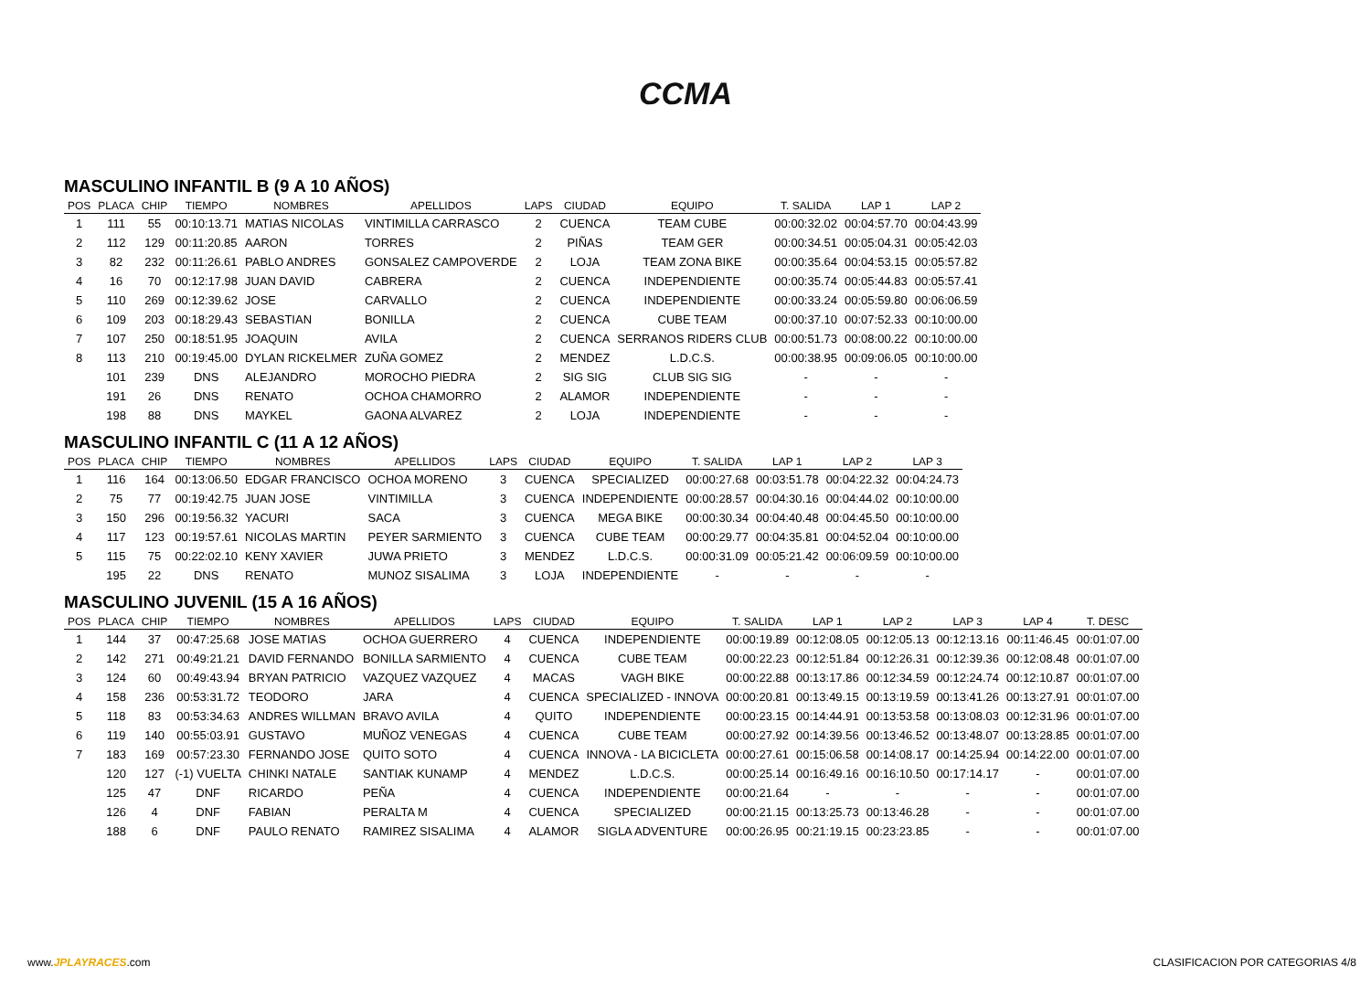CCMA
MASCULINO INFANTIL B (9 A 10 AÑOS)
| POS | PLACA | CHIP | TIEMPO | NOMBRES | APELLIDOS | LAPS | CIUDAD | EQUIPO | T. SALIDA | LAP 1 | LAP 2 |
| --- | --- | --- | --- | --- | --- | --- | --- | --- | --- | --- | --- |
| 1 | 111 | 55 | 00:10:13.71 | MATIAS NICOLAS | VINTIMILLA CARRASCO | 2 | CUENCA | TEAM CUBE | 00:00:32.02 | 00:04:57.70 | 00:04:43.99 |
| 2 | 112 | 129 | 00:11:20.85 | AARON | TORRES | 2 | PIÑAS | TEAM GER | 00:00:34.51 | 00:05:04.31 | 00:05:42.03 |
| 3 | 82 | 232 | 00:11:26.61 | PABLO ANDRES | GONSALEZ CAMPOVERDE | 2 | LOJA | TEAM ZONA BIKE | 00:00:35.64 | 00:04:53.15 | 00:05:57.82 |
| 4 | 16 | 70 | 00:12:17.98 | JUAN DAVID | CABRERA | 2 | CUENCA | INDEPENDIENTE | 00:00:35.74 | 00:05:44.83 | 00:05:57.41 |
| 5 | 110 | 269 | 00:12:39.62 | JOSE | CARVALLO | 2 | CUENCA | INDEPENDIENTE | 00:00:33.24 | 00:05:59.80 | 00:06:06.59 |
| 6 | 109 | 203 | 00:18:29.43 | SEBASTIAN | BONILLA | 2 | CUENCA | CUBE TEAM | 00:00:37.10 | 00:07:52.33 | 00:10:00.00 |
| 7 | 107 | 250 | 00:18:51.95 | JOAQUIN | AVILA | 2 | CUENCA | SERRANOS RIDERS CLUB | 00:00:51.73 | 00:08:00.22 | 00:10:00.00 |
| 8 | 113 | 210 | 00:19:45.00 | DYLAN RICKELMER | ZUÑA GOMEZ | 2 | MENDEZ | L.D.C.S. | 00:00:38.95 | 00:09:06.05 | 00:10:00.00 |
| | 101 | 239 | DNS | ALEJANDRO | MOROCHO PIEDRA | 2 | SIG SIG | CLUB SIG SIG | - | - | - |
| | 191 | 26 | DNS | RENATO | OCHOA CHAMORRO | 2 | ALAMOR | INDEPENDIENTE | - | - | - |
| | 198 | 88 | DNS | MAYKEL | GAONA ALVAREZ | 2 | LOJA | INDEPENDIENTE | - | - | - |
MASCULINO INFANTIL C (11 A 12 AÑOS)
| POS | PLACA | CHIP | TIEMPO | NOMBRES | APELLIDOS | LAPS | CIUDAD | EQUIPO | T. SALIDA | LAP 1 | LAP 2 | LAP 3 |
| --- | --- | --- | --- | --- | --- | --- | --- | --- | --- | --- | --- | --- |
| 1 | 116 | 164 | 00:13:06.50 | EDGAR FRANCISCO | OCHOA MORENO | 3 | CUENCA | SPECIALIZED | 00:00:27.68 | 00:03:51.78 | 00:04:22.32 | 00:04:24.73 |
| 2 | 75 | 77 | 00:19:42.75 | JUAN JOSE | VINTIMILLA | 3 | CUENCA | INDEPENDIENTE | 00:00:28.57 | 00:04:30.16 | 00:04:44.02 | 00:10:00.00 |
| 3 | 150 | 296 | 00:19:56.32 | YACURI | SACA | 3 | CUENCA | MEGA BIKE | 00:00:30.34 | 00:04:40.48 | 00:04:45.50 | 00:10:00.00 |
| 4 | 117 | 123 | 00:19:57.61 | NICOLAS MARTIN | PEYER SARMIENTO | 3 | CUENCA | CUBE TEAM | 00:00:29.77 | 00:04:35.81 | 00:04:52.04 | 00:10:00.00 |
| 5 | 115 | 75 | 00:22:02.10 | KENY XAVIER | JUWA PRIETO | 3 | MENDEZ | L.D.C.S. | 00:00:31.09 | 00:05:21.42 | 00:06:09.59 | 00:10:00.00 |
| | 195 | 22 | DNS | RENATO | MUNOZ SISALIMA | 3 | LOJA | INDEPENDIENTE | - | - | - | - |
MASCULINO JUVENIL (15 A 16 AÑOS)
| POS | PLACA | CHIP | TIEMPO | NOMBRES | APELLIDOS | LAPS | CIUDAD | EQUIPO | T. SALIDA | LAP 1 | LAP 2 | LAP 3 | LAP 4 | T. DESC |
| --- | --- | --- | --- | --- | --- | --- | --- | --- | --- | --- | --- | --- | --- | --- |
| 1 | 144 | 37 | 00:47:25.68 | JOSE MATIAS | OCHOA GUERRERO | 4 | CUENCA | INDEPENDIENTE | 00:00:19.89 | 00:12:08.05 | 00:12:05.13 | 00:12:13.16 | 00:11:46.45 | 00:01:07.00 |
| 2 | 142 | 271 | 00:49:21.21 | DAVID FERNANDO | BONILLA SARMIENTO | 4 | CUENCA | CUBE TEAM | 00:00:22.23 | 00:12:51.84 | 00:12:26.31 | 00:12:39.36 | 00:12:08.48 | 00:01:07.00 |
| 3 | 124 | 60 | 00:49:43.94 | BRYAN PATRICIO | VAZQUEZ VAZQUEZ | 4 | MACAS | VAGH BIKE | 00:00:22.88 | 00:13:17.86 | 00:12:34.59 | 00:12:24.74 | 00:12:10.87 | 00:01:07.00 |
| 4 | 158 | 236 | 00:53:31.72 | TEODORO | JARA | 4 | CUENCA | SPECIALIZED - INNOVA | 00:00:20.81 | 00:13:49.15 | 00:13:19.59 | 00:13:41.26 | 00:13:27.91 | 00:01:07.00 |
| 5 | 118 | 83 | 00:53:34.63 | ANDRES WILLMAN | BRAVO AVILA | 4 | QUITO | INDEPENDIENTE | 00:00:23.15 | 00:14:44.91 | 00:13:53.58 | 00:13:08.03 | 00:12:31.96 | 00:01:07.00 |
| 6 | 119 | 140 | 00:55:03.91 | GUSTAVO | MUÑOZ VENEGAS | 4 | CUENCA | CUBE TEAM | 00:00:27.92 | 00:14:39.56 | 00:13:46.52 | 00:13:48.07 | 00:13:28.85 | 00:01:07.00 |
| 7 | 183 | 169 | 00:57:23.30 | FERNANDO JOSE | QUITO SOTO | 4 | CUENCA | INNOVA - LA BICICLETA | 00:00:27.61 | 00:15:06.58 | 00:14:08.17 | 00:14:25.94 | 00:14:22.00 | 00:01:07.00 |
| | 120 | 127 | (-1) VUELTA | CHINKI NATALE | SANTIAK KUNAMP | 4 | MENDEZ | L.D.C.S. | 00:00:25.14 | 00:16:49.16 | 00:16:10.50 | 00:17:14.17 | - | 00:01:07.00 |
| | 125 | 47 | DNF | RICARDO | PEÑA | 4 | CUENCA | INDEPENDIENTE | 00:00:21.64 | - | - | - | - | 00:01:07.00 |
| | 126 | 4 | DNF | FABIAN | PERALTA M | 4 | CUENCA | SPECIALIZED | 00:00:21.15 | 00:13:25.73 | 00:13:46.28 | - | - | 00:01:07.00 |
| | 188 | 6 | DNF | PAULO RENATO | RAMIREZ SISALIMA | 4 | ALAMOR | SIGLA ADVENTURE | 00:00:26.95 | 00:21:19.15 | 00:23:23.85 | - | - | 00:01:07.00 |
www.JPLAYRACES.com
CLASIFICACION POR CATEGORIAS 4/8